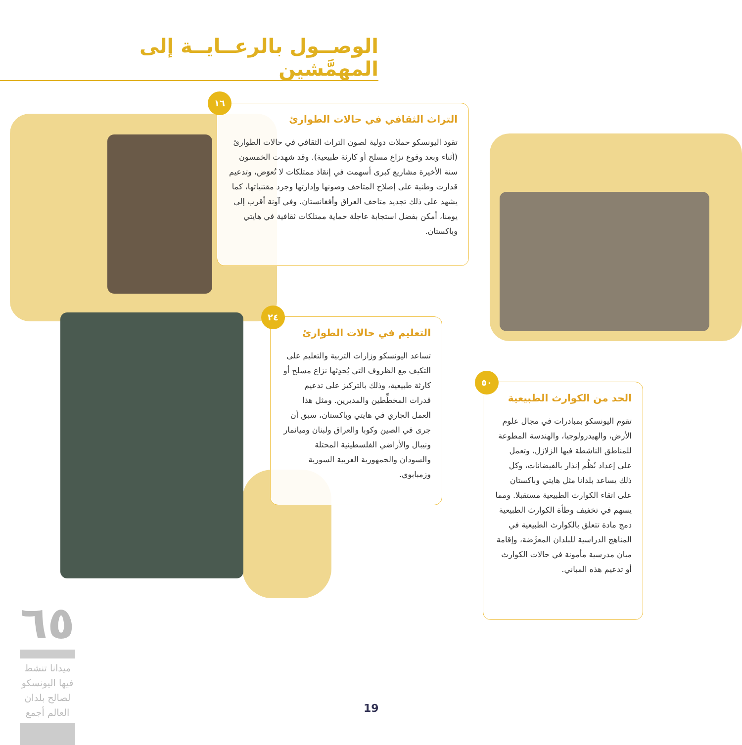الوصــول بالرعــايــة إلى المهمَّشين
التراث الثقافي في حالات الطوارئ
تقود اليونسكو حملات دولية لصون التراث الثقافي في حالات الطوارئ (أثناء وبعد وقوع نزاع مسلح أو كارثة طبيعية). وقد شهدت الخمسون سنة الأخيرة مشاريع كبرى أسهمت في إنقاذ ممتلكات لا تُعوَض، وتدعيم قدارت وطنية على إصلاح المتاحف وصونها وإدارتها وجرد مقتنياتها، كما يشهد على ذلك تجديد متاحف العراق وأفغانستان. وفي آونة أقرب إلى يومنا، أمكن بفضل استجابة عاجلة حماية ممتلكات ثقافية في هايتي وباكستان.
١٦
التعليم في حالات الطوارئ
تساعد اليونسكو وزارات التربية والتعليم على التكيف مع الظروف التي يُحدِثها نزاع مسلح أو كارثة طبيعية، وذلك بالتركيز على تدعيم قدرات المخطِّطين والمديرين. ومثل هذا العمل الجاري في هايتي وباكستان، سبق أن جرى في الصين وكوبا والعراق ولبنان وميانمار ونيبال والأراضي الفلسطينية المحتلة والسودان والجمهورية العربية السورية وزمبابوي.
٢٤
الحد من الكوارث الطبيعية
تقوم اليونسكو بمبادرات في مجال علوم الأرض، والهيدرولوجيا، والهندسة المطوعة للمناطق الناشطة فيها الزلازل، وتعمل على إعداد نُظُم إنذار بالفيضانات، وكل ذلك يساعد بلدانا مثل هايتي وباكستان على اتقاء الكوارث الطبيعية مستقبلا. ومما يسهم في تخفيف وطأة الكوارث الطبيعية دمج مادة تتعلق بالكوارث الطبيعية في المناهج الدراسية للبلدان المعرَّضة، وإقامة مبان مدرسية مأمونة في حالات الكوارث أو تدعيم هذه المباني.
٥٠
٦٥
ميدانا تنشط فيها اليونسكو لصالح بلدان العالم أجمع
19